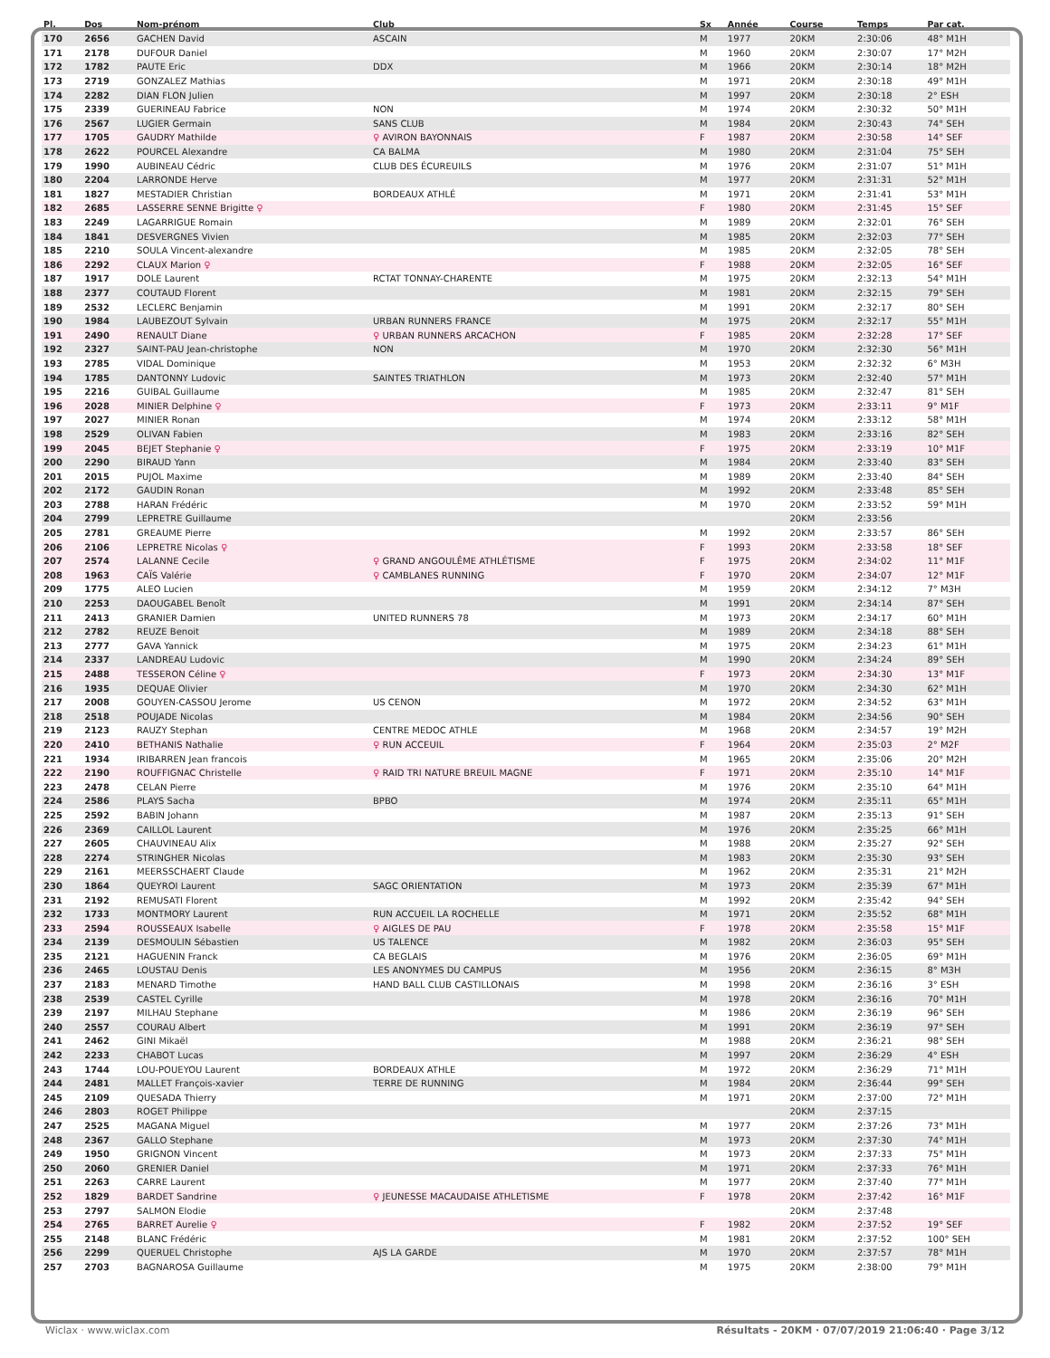| Pl. | Dos | Nom-prénom | Club | Sx | Année | Course | Temps | Par cat. |
| --- | --- | --- | --- | --- | --- | --- | --- | --- |
| 170 | 2656 | GACHEN David | ASCAIN | M | 1977 | 20KM | 2:30:06 | 48° M1H |
| 171 | 2178 | DUFOUR Daniel | | M | 1960 | 20KM | 2:30:07 | 17° M2H |
| 172 | 1782 | PAUTE Eric | DDX | M | 1966 | 20KM | 2:30:14 | 18° M2H |
| 173 | 2719 | GONZALEZ Mathias | | M | 1971 | 20KM | 2:30:18 | 49° M1H |
| 174 | 2282 | DIAN FLON Julien | | M | 1997 | 20KM | 2:30:18 | 2° ESH |
| 175 | 2339 | GUERINEAU Fabrice | NON | M | 1974 | 20KM | 2:30:32 | 50° M1H |
| 176 | 2567 | LUGIER Germain | SANS CLUB | M | 1984 | 20KM | 2:30:43 | 74° SEH |
| 177 | 1705 | GAUDRY Mathilde | ♀ AVIRON BAYONNAIS | F | 1987 | 20KM | 2:30:58 | 14° SEF |
| 178 | 2622 | POURCEL Alexandre | CA BALMA | M | 1980 | 20KM | 2:31:04 | 75° SEH |
| 179 | 1990 | AUBINEAU Cédric | CLUB DES ÉCUREUILS | M | 1976 | 20KM | 2:31:07 | 51° M1H |
| 180 | 2204 | LARRONDE Herve | | M | 1977 | 20KM | 2:31:31 | 52° M1H |
| 181 | 1827 | MESTADIER Christian | BORDEAUX ATHLÉ | M | 1971 | 20KM | 2:31:41 | 53° M1H |
| 182 | 2685 | LASSERRE SENNE Brigitte ♀ | | F | 1980 | 20KM | 2:31:45 | 15° SEF |
| 183 | 2249 | LAGARRIGUE Romain | | M | 1989 | 20KM | 2:32:01 | 76° SEH |
| 184 | 1841 | DESVERGNES Vivien | | M | 1985 | 20KM | 2:32:03 | 77° SEH |
| 185 | 2210 | SOULA Vincent-alexandre | | M | 1985 | 20KM | 2:32:05 | 78° SEH |
| 186 | 2292 | CLAUX Marion ♀ | | F | 1988 | 20KM | 2:32:05 | 16° SEF |
| 187 | 1917 | DOLE Laurent | RCTAT TONNAY-CHARENTE | M | 1975 | 20KM | 2:32:13 | 54° M1H |
| 188 | 2377 | COUTAUD Florent | | M | 1981 | 20KM | 2:32:15 | 79° SEH |
| 189 | 2532 | LECLERC Benjamin | | M | 1991 | 20KM | 2:32:17 | 80° SEH |
| 190 | 1984 | LAUBEZOUT Sylvain | URBAN RUNNERS FRANCE | M | 1975 | 20KM | 2:32:17 | 55° M1H |
| 191 | 2490 | RENAULT Diane | ♀ URBAN RUNNERS ARCACHON | F | 1985 | 20KM | 2:32:28 | 17° SEF |
| 192 | 2327 | SAINT-PAU Jean-christophe | NON | M | 1970 | 20KM | 2:32:30 | 56° M1H |
| 193 | 2785 | VIDAL Dominique | | M | 1953 | 20KM | 2:32:32 | 6° M3H |
| 194 | 1785 | DANTONNY Ludovic | SAINTES TRIATHLON | M | 1973 | 20KM | 2:32:40 | 57° M1H |
| 195 | 2216 | GUIBAL Guillaume | | M | 1985 | 20KM | 2:32:47 | 81° SEH |
| 196 | 2028 | MINIER Delphine ♀ | | F | 1973 | 20KM | 2:33:11 | 9° M1F |
| 197 | 2027 | MINIER Ronan | | M | 1974 | 20KM | 2:33:12 | 58° M1H |
| 198 | 2529 | OLIVAN Fabien | | M | 1983 | 20KM | 2:33:16 | 82° SEH |
| 199 | 2045 | BEJET Stephanie ♀ | | F | 1975 | 20KM | 2:33:19 | 10° M1F |
| 200 | 2290 | BIRAUD Yann | | M | 1984 | 20KM | 2:33:40 | 83° SEH |
| 201 | 2015 | PUJOL Maxime | | M | 1989 | 20KM | 2:33:40 | 84° SEH |
| 202 | 2172 | GAUDIN Ronan | | M | 1992 | 20KM | 2:33:48 | 85° SEH |
| 203 | 2788 | HARAN Frédéric | | M | 1970 | 20KM | 2:33:52 | 59° M1H |
| 204 | 2799 | LEPRETRE Guillaume | | | | 20KM | 2:33:56 | |
| 205 | 2781 | GREAUME Pierre | | M | 1992 | 20KM | 2:33:57 | 86° SEH |
| 206 | 2106 | LEPRETRE Nicolas ♀ | | F | 1993 | 20KM | 2:33:58 | 18° SEF |
| 207 | 2574 | LALANNE Cecile | ♀ GRAND ANGOULÊME ATHLÉTISME | F | 1975 | 20KM | 2:34:02 | 11° M1F |
| 208 | 1963 | CAÏS Valérie | ♀ CAMBLANES RUNNING | F | 1970 | 20KM | 2:34:07 | 12° M1F |
| 209 | 1775 | ALEO Lucien | | M | 1959 | 20KM | 2:34:12 | 7° M3H |
| 210 | 2253 | DAOUGABEL Benoît | | M | 1991 | 20KM | 2:34:14 | 87° SEH |
| 211 | 2413 | GRANIER Damien | UNITED RUNNERS 78 | M | 1973 | 20KM | 2:34:17 | 60° M1H |
| 212 | 2782 | REUZE Benoit | | M | 1989 | 20KM | 2:34:18 | 88° SEH |
| 213 | 2777 | GAVA Yannick | | M | 1975 | 20KM | 2:34:23 | 61° M1H |
| 214 | 2337 | LANDREAU Ludovic | | M | 1990 | 20KM | 2:34:24 | 89° SEH |
| 215 | 2488 | TESSERON Céline ♀ | | F | 1973 | 20KM | 2:34:30 | 13° M1F |
| 216 | 1935 | DEQUAE Olivier | | M | 1970 | 20KM | 2:34:30 | 62° M1H |
| 217 | 2008 | GOUYEN-CASSOU Jerome | US CENON | M | 1972 | 20KM | 2:34:52 | 63° M1H |
| 218 | 2518 | POUJADE Nicolas | | M | 1984 | 20KM | 2:34:56 | 90° SEH |
| 219 | 2123 | RAUZY Stephan | CENTRE MEDOC ATHLE | M | 1968 | 20KM | 2:34:57 | 19° M2H |
| 220 | 2410 | BETHANIS Nathalie | ♀ RUN ACCEUIL | F | 1964 | 20KM | 2:35:03 | 2° M2F |
| 221 | 1934 | IRIBARREN Jean francois | | M | 1965 | 20KM | 2:35:06 | 20° M2H |
| 222 | 2190 | ROUFFIGNAC Christelle | ♀ RAID TRI NATURE BREUIL MAGNE | F | 1971 | 20KM | 2:35:10 | 14° M1F |
| 223 | 2478 | CELAN Pierre | | M | 1976 | 20KM | 2:35:10 | 64° M1H |
| 224 | 2586 | PLAYS Sacha | BPBO | M | 1974 | 20KM | 2:35:11 | 65° M1H |
| 225 | 2592 | BABIN Johann | | M | 1987 | 20KM | 2:35:13 | 91° SEH |
| 226 | 2369 | CAILLOL Laurent | | M | 1976 | 20KM | 2:35:25 | 66° M1H |
| 227 | 2605 | CHAUVINEAU Alix | | M | 1988 | 20KM | 2:35:27 | 92° SEH |
| 228 | 2274 | STRINGHER Nicolas | | M | 1983 | 20KM | 2:35:30 | 93° SEH |
| 229 | 2161 | MEERSSCHAERT Claude | | M | 1962 | 20KM | 2:35:31 | 21° M2H |
| 230 | 1864 | QUEYROI Laurent | SAGC ORIENTATION | M | 1973 | 20KM | 2:35:39 | 67° M1H |
| 231 | 2192 | REMUSATI Florent | | M | 1992 | 20KM | 2:35:42 | 94° SEH |
| 232 | 1733 | MONTMORY Laurent | RUN ACCUEIL LA ROCHELLE | M | 1971 | 20KM | 2:35:52 | 68° M1H |
| 233 | 2594 | ROUSSEAUX Isabelle | ♀ AIGLES DE PAU | F | 1978 | 20KM | 2:35:58 | 15° M1F |
| 234 | 2139 | DESMOULIN Sébastien | US TALENCE | M | 1982 | 20KM | 2:36:03 | 95° SEH |
| 235 | 2121 | HAGUENIN Franck | CA BEGLAIS | M | 1976 | 20KM | 2:36:05 | 69° M1H |
| 236 | 2465 | LOUSTAU Denis | LES ANONYMES DU CAMPUS | M | 1956 | 20KM | 2:36:15 | 8° M3H |
| 237 | 2183 | MENARD Timothe | HAND BALL CLUB CASTILLONAIS | M | 1998 | 20KM | 2:36:16 | 3° ESH |
| 238 | 2539 | CASTEL Cyrille | | M | 1978 | 20KM | 2:36:16 | 70° M1H |
| 239 | 2197 | MILHAU Stephane | | M | 1986 | 20KM | 2:36:19 | 96° SEH |
| 240 | 2557 | COURAU Albert | | M | 1991 | 20KM | 2:36:19 | 97° SEH |
| 241 | 2462 | GINI Mikaël | | M | 1988 | 20KM | 2:36:21 | 98° SEH |
| 242 | 2233 | CHABOT Lucas | | M | 1997 | 20KM | 2:36:29 | 4° ESH |
| 243 | 1744 | LOU-POUEYOU Laurent | BORDEAUX ATHLE | M | 1972 | 20KM | 2:36:29 | 71° M1H |
| 244 | 2481 | MALLET François-xavier | TERRE DE RUNNING | M | 1984 | 20KM | 2:36:44 | 99° SEH |
| 245 | 2109 | QUESADA Thierry | | M | 1971 | 20KM | 2:37:00 | 72° M1H |
| 246 | 2803 | ROGET Philippe | | | | 20KM | 2:37:15 | |
| 247 | 2525 | MAGANA Miguel | | M | 1977 | 20KM | 2:37:26 | 73° M1H |
| 248 | 2367 | GALLO Stephane | | M | 1973 | 20KM | 2:37:30 | 74° M1H |
| 249 | 1950 | GRIGNON Vincent | | M | 1973 | 20KM | 2:37:33 | 75° M1H |
| 250 | 2060 | GRENIER Daniel | | M | 1971 | 20KM | 2:37:33 | 76° M1H |
| 251 | 2263 | CARRE Laurent | | M | 1977 | 20KM | 2:37:40 | 77° M1H |
| 252 | 1829 | BARDET Sandrine | ♀ JEUNESSE MACAUDAISE ATHLETISME | F | 1978 | 20KM | 2:37:42 | 16° M1F |
| 253 | 2797 | SALMON Elodie | | | | 20KM | 2:37:48 | |
| 254 | 2765 | BARRET Aurelie ♀ | | F | 1982 | 20KM | 2:37:52 | 19° SEF |
| 255 | 2148 | BLANC Frédéric | | M | 1981 | 20KM | 2:37:52 | 100° SEH |
| 256 | 2299 | QUERUEL Christophe | AJS LA GARDE | M | 1970 | 20KM | 2:37:57 | 78° M1H |
| 257 | 2703 | BAGNAROSA Guillaume | | M | 1975 | 20KM | 2:38:00 | 79° M1H |
Wiclax · www.wiclax.com Résultats - 20KM · 07/07/2019 21:06:40 · Page 3/12